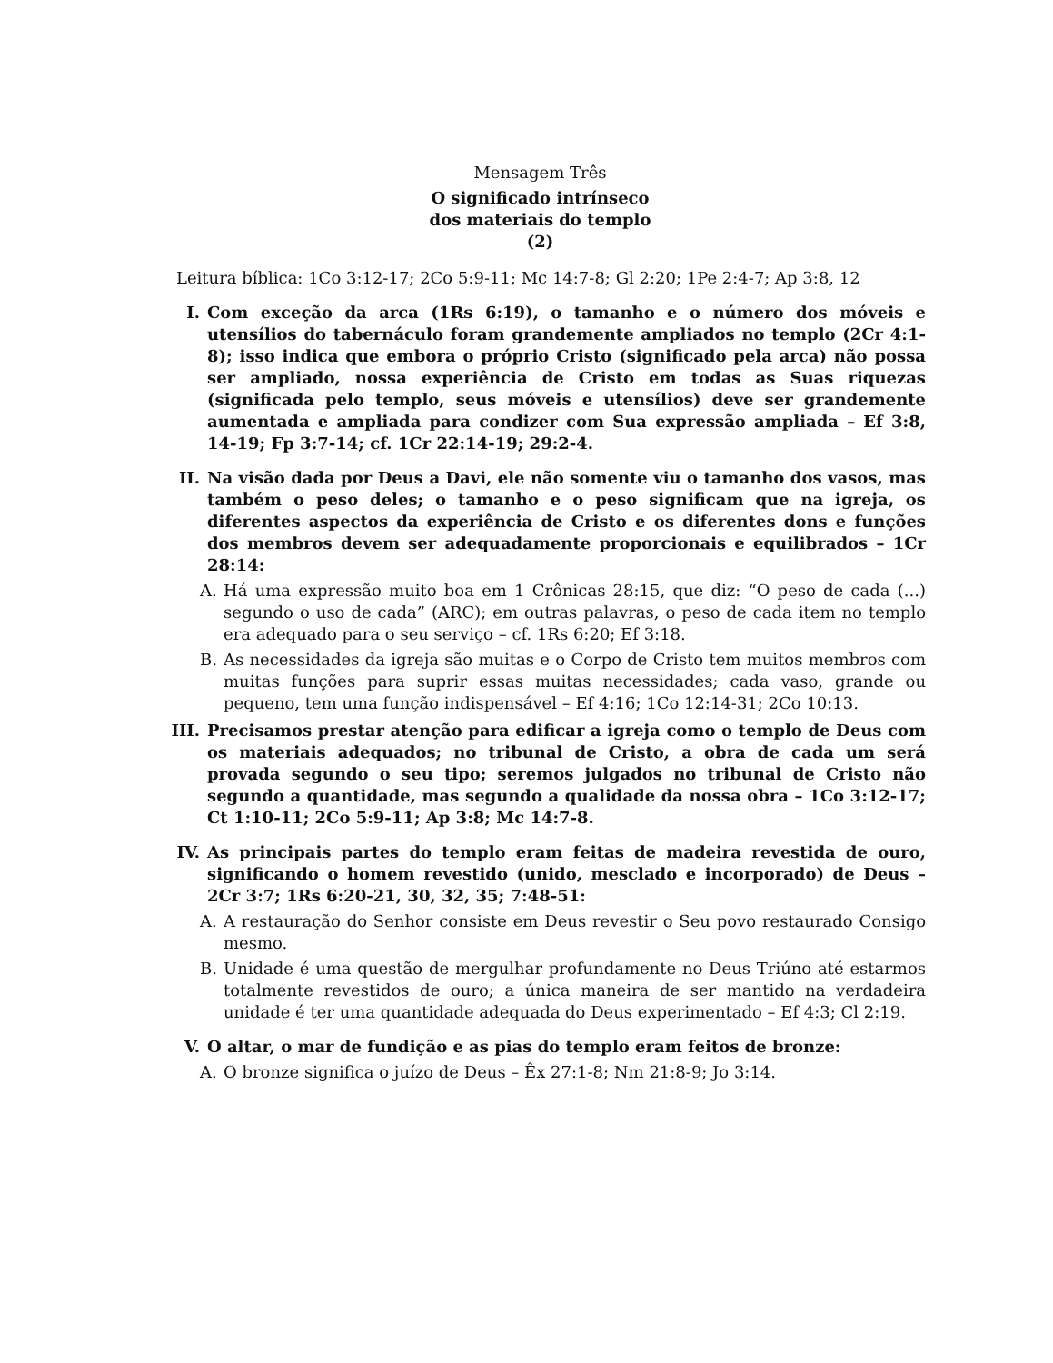Mensagem Três
O significado intrínseco
dos materiais do templo
(2)
Leitura bíblica: 1Co 3:12-17; 2Co 5:9-11; Mc 14:7-8; Gl 2:20; 1Pe 2:4-7; Ap 3:8, 12
I. Com exceção da arca (1Rs 6:19), o tamanho e o número dos móveis e utensílios do tabernáculo foram grandemente ampliados no templo (2Cr 4:1-8); isso indica que embora o próprio Cristo (significado pela arca) não possa ser ampliado, nossa experiência de Cristo em todas as Suas riquezas (significada pelo templo, seus móveis e utensílios) deve ser grandemente aumentada e ampliada para condizer com Sua expressão ampliada – Ef 3:8, 14-19; Fp 3:7-14; cf. 1Cr 22:14-19; 29:2-4.
II. Na visão dada por Deus a Davi, ele não somente viu o tamanho dos vasos, mas também o peso deles; o tamanho e o peso significam que na igreja, os diferentes aspectos da experiência de Cristo e os diferentes dons e funções dos membros devem ser adequadamente proporcionais e equilibrados – 1Cr 28:14:
A. Há uma expressão muito boa em 1 Crônicas 28:15, que diz: “O peso de cada (...) segundo o uso de cada” (ARC); em outras palavras, o peso de cada item no templo era adequado para o seu serviço – cf. 1Rs 6:20; Ef 3:18.
B. As necessidades da igreja são muitas e o Corpo de Cristo tem muitos membros com muitas funções para suprir essas muitas necessidades; cada vaso, grande ou pequeno, tem uma função indispensável – Ef 4:16; 1Co 12:14-31; 2Co 10:13.
III. Precisamos prestar atenção para edificar a igreja como o templo de Deus com os materiais adequados; no tribunal de Cristo, a obra de cada um será provada segundo o seu tipo; seremos julgados no tribunal de Cristo não segundo a quantidade, mas segundo a qualidade da nossa obra – 1Co 3:12-17; Ct 1:10-11; 2Co 5:9-11; Ap 3:8; Mc 14:7-8.
IV. As principais partes do templo eram feitas de madeira revestida de ouro, significando o homem revestido (unido, mesclado e incorporado) de Deus – 2Cr 3:7; 1Rs 6:20-21, 30, 32, 35; 7:48-51:
A. A restauração do Senhor consiste em Deus revestir o Seu povo restaurado Consigo mesmo.
B. Unidade é uma questão de mergulhar profundamente no Deus Triúno até estarmos totalmente revestidos de ouro; a única maneira de ser mantido na verdadeira unidade é ter uma quantidade adequada do Deus experimentado – Ef 4:3; Cl 2:19.
V. O altar, o mar de fundição e as pias do templo eram feitos de bronze:
A. O bronze significa o juízo de Deus – Êx 27:1-8; Nm 21:8-9; Jo 3:14.